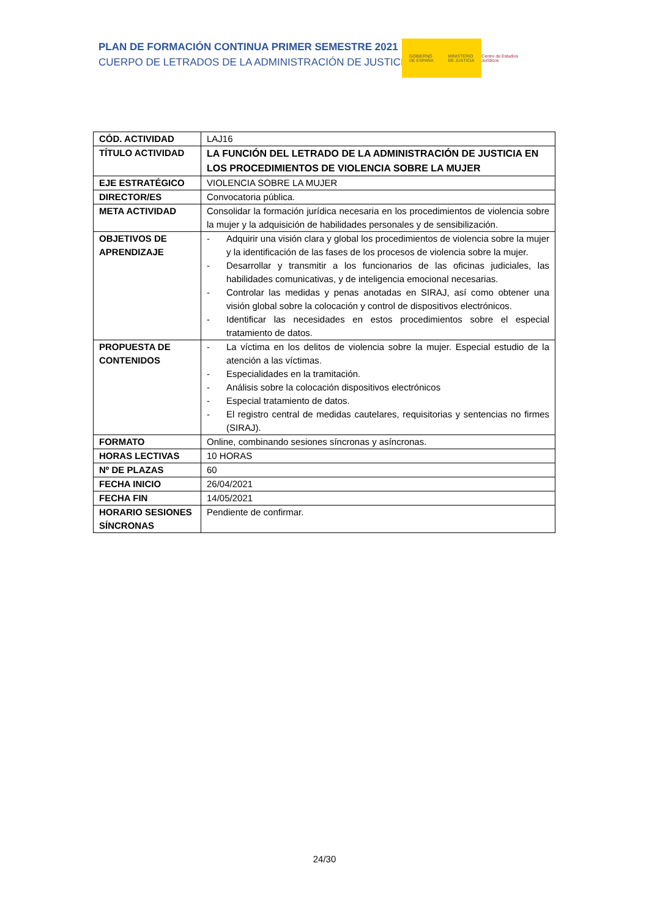PLAN DE FORMACIÓN CONTINUA PRIMER SEMESTRE 2021
CUERPO DE LETRADOS DE LA ADMINISTRACIÓN DE JUSTICIA
GOBIERNO
DE ESPAÑA
MINISTERIO
DE JUSTICIA
Centro de Estudios Jurídicos
| CÓD. ACTIVIDAD | LAJ16 |
| TÍTULO ACTIVIDAD | LA FUNCIÓN DEL LETRADO DE LA ADMINISTRACIÓN DE JUSTICIA EN LOS PROCEDIMIENTOS DE VIOLENCIA SOBRE LA MUJER |
| EJE ESTRATÉGICO | VIOLENCIA SOBRE LA MUJER |
| DIRECTOR/ES | Convocatoria pública. |
| META ACTIVIDAD | Consolidar la formación jurídica necesaria en los procedimientos de violencia sobre la mujer y la adquisición de habilidades personales y de sensibilización. |
| OBJETIVOS DE APRENDIZAJE | - Adquirir una visión clara y global los procedimientos de violencia sobre la mujer y la identificación de las fases de los procesos de violencia sobre la mujer. - Desarrollar y transmitir a los funcionarios de las oficinas judiciales, las habilidades comunicativas, y de inteligencia emocional necesarias. - Controlar las medidas y penas anotadas en SIRAJ, así como obtener una visión global sobre la colocación y control de dispositivos electrónicos. - Identificar las necesidades en estos procedimientos sobre el especial tratamiento de datos. |
| PROPUESTA DE CONTENIDOS | - La víctima en los delitos de violencia sobre la mujer. Especial estudio de la atención a las víctimas. - Especialidades en la tramitación. - Análisis sobre la colocación dispositivos electrónicos - Especial tratamiento de datos. - El registro central de medidas cautelares, requisitorias y sentencias no firmes (SIRAJ). |
| FORMATO | Online, combinando sesiones síncronas y asíncronas. |
| HORAS LECTIVAS | 10 HORAS |
| Nº DE PLAZAS | 60 |
| FECHA INICIO | 26/04/2021 |
| FECHA FIN | 14/05/2021 |
| HORARIO SESIONES SÍNCRONAS | Pendiente de confirmar. |
24/30